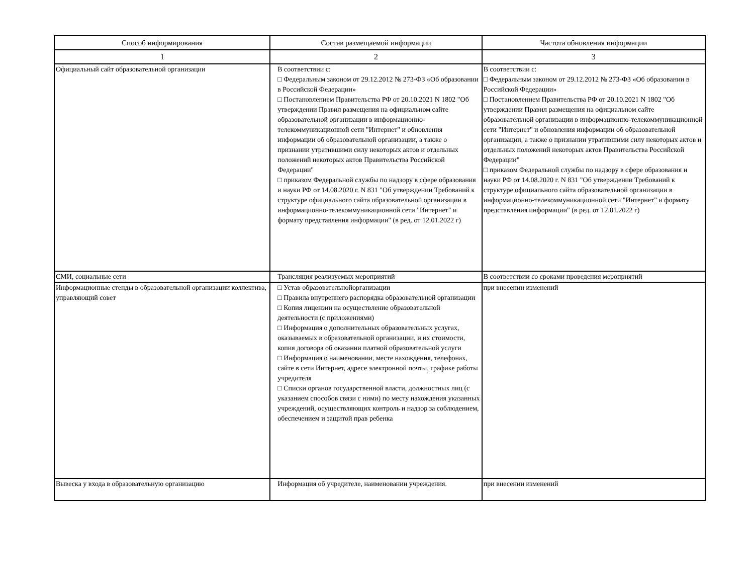| Способ информирования | Состав размещаемой информации | Частота обновления информации |
| --- | --- | --- |
| 1 | 2 | 3 |
| Официальный сайт образовательной организации | В соответствии с: □ Федеральным законом от 29.12.2012 № 273-ФЗ «Об образовании в Российской Федерации» □ Постановлением Правительства РФ от 20.10.2021 N 1802 "Об утверждении Правил размещения на официальном сайте образовательной организации в информационно-телекоммуникационной сети "Интернет" и обновления информации об образовательной организации, а также о признании утратившими силу некоторых актов и отдельных положений некоторых актов Правительства Российской Федерации" □ приказом Федеральной службы по надзору в сфере образования и науки РФ от 14.08.2020 г. N 831 "Об утверждении Требований к структуре официального сайта образовательной организации в информационно-телекоммуникационной сети "Интернет" и формату представления информации" (в ред. от 12.01.2022 г) | В соответствии с: □ Федеральным законом от 29.12.2012 № 273-ФЗ «Об образовании в Российской Федерации» □ Постановлением Правительства РФ от 20.10.2021 N 1802 "Об утверждении Правил размещения на официальном сайте образовательной организации в информационно-телекоммуникационной сети "Интернет" и обновления информации об образовательной организации, а также о признании утратившими силу некоторых актов и отдельных положений некоторых актов Правительства Российской Федерации" □ приказом Федеральной службы по надзору в сфере образования и науки РФ от 14.08.2020 г. N 831 "Об утверждении Требований к структуре официального сайта образовательной организации в информационно-телекоммуникационной сети "Интернет" и формату представления информации" (в ред. от 12.01.2022 г) |
| СМИ, социальные сети | Трансляция реализуемых мероприятий | В соответствии со сроками проведения мероприятий |
| Информационные стенды в образовательной организации коллектива, управляющий совет | □ Устав образовательнойорганизации □ Правила внутреннего распорядка образовательной организации □ Копия лицензии на осуществление образовательной деятельности (с приложениями) □ Информация о дополнительных образовательных услугах, оказываемых в образовательной организации, и их стоимости, копия договора об оказании платной образовательной услуги □ Информация о наименовании, месте нахождения, телефонах, сайте в сети Интернет, адресе электронной почты, графике работы учредителя □ Списки органов государственной власти, должностных лиц (с указанием способов связи с ними) по месту нахождения указанных учреждений, осуществляющих контроль и надзор за соблюдением, обеспечением и защитой прав ребенка | при внесении изменений |
| Вывеска у входа в образовательную организацию | Информация об учредителе, наименовании учреждения. | при внесении изменений |